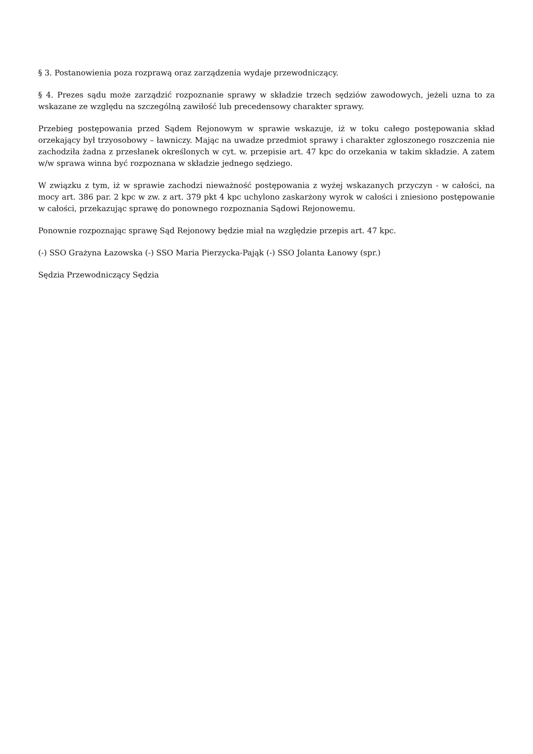§ 3. Postanowienia poza rozprawą oraz zarządzenia wydaje przewodniczący.
§ 4. Prezes sądu może zarządzić rozpoznanie sprawy w składzie trzech sędziów zawodowych, jeżeli uzna to za wskazane ze względu na szczególną zawiłość lub precedensowy charakter sprawy.
Przebieg postępowania przed Sądem Rejonowym w sprawie wskazuje, iż w toku całego postępowania skład orzekający był trzyosobowy – ławniczy. Mając na uwadze przedmiot sprawy i charakter zgłoszonego roszczenia nie zachodziła żadna z przesłanek określonych w cyt. w. przepisie art. 47 kpc do orzekania w takim składzie. A zatem w/w sprawa winna być rozpoznana w składzie jednego sędziego.
W związku z tym, iż w sprawie zachodzi nieważność postępowania z wyżej wskazanych przyczyn - w całości, na mocy art. 386 par. 2 kpc w zw. z art. 379 pkt 4 kpc uchylono zaskarżony wyrok w całości i zniesiono postępowanie w całości, przekazując sprawę do ponownego rozpoznania Sądowi Rejonowemu.
Ponownie rozpoznając sprawę Sąd Rejonowy będzie miał na względzie przepis art. 47 kpc.
(-) SSO Grażyna Łazowska (-) SSO Maria Pierzycka-Pająk (-) SSO Jolanta Łanowy (spr.)
Sędzia Przewodniczący Sędzia